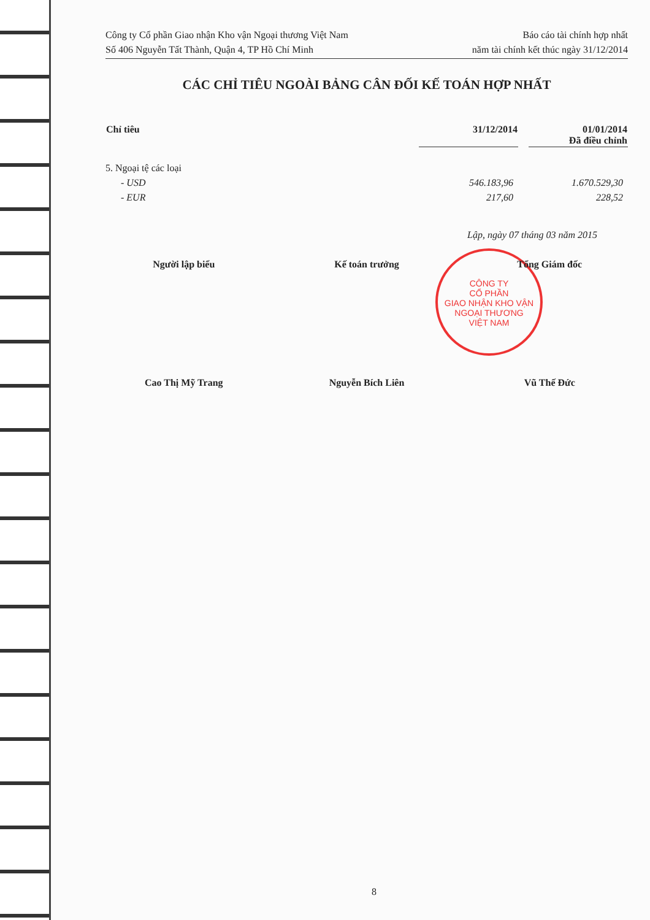CÔNG TY
CỔ PHẦN
GIAO NHẬN KHO VẬN
NGOẠI THƯƠNG
VIỆT NAM
Công ty Cổ phần Giao nhận Kho vận Ngoại thương Việt Nam
Số 406 Nguyễn Tất Thành, Quận 4, TP Hồ Chí Minh
Báo cáo tài chính hợp nhất
năm tài chính kết thúc ngày 31/12/2014
CÁC CHỈ TIÊU NGOÀI BẢNG CÂN ĐỐI KẾ TOÁN HỢP NHẤT
| Chỉ tiêu | 31/12/2014 | | 01/01/2014 Đã điều chỉnh |
| --- | --- | --- | --- |
| 5. Ngoại tệ các loại | | | |
| - USD | 546.183,96 | | 1.670.529,30 |
| - EUR | 217,60 | | 228,52 |
Lập, ngày 07 tháng 03 năm 2015
Người lập biểu Kế toán trưởng Tổng Giám đốc
Cao Thị Mỹ Trang Nguyễn Bích Liên Vũ Thế Đức
8